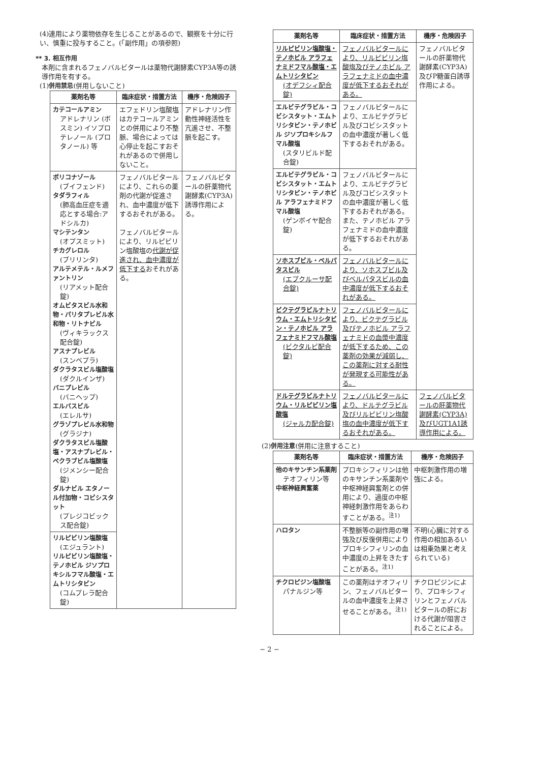(4)連用により薬物依存を生じることがあるので、観察を十分に行い、慎重に投与すること。(「副作用」の項参照)
** 3. 相互作用
本剤に含まれるフェノバルビタールは薬物代謝酵素CYP3A等の誘導作用を有する。
(1)併用禁忌(併用しないこと)
| 薬剤名等 | 臨床症状・措置方法 | 機序・危険因子 |
| --- | --- | --- |
| カテコールアミン アドレナリン (ボスミン) イソプロテレノール (プロタノール) 等 | エフェドリン塩酸塩はカテコールアミンとの併用により不整脈、場合によっては心停止を起こすおそれがあるので併用しないこと。 | アドレナリン作動性神経活性を亢進させ、不整脈を起こす。 |
| ボリコナゾール (ブイフェンド) タダラフィル (肺高血圧症を適応とする場合:アドシルカ) マシテンタン (オプスミット) チカグレロル (ブリリンタ) アルテメテル・ルメファントリン (リアメット配合錠) オムビタスビル水和物・パリタプレビル水和物・リトナビル (ヴィキラックス配合錠) アスナプレビル (スンベプラ) ダクラタスビル塩酸塩 (ダクルインザ) バニプレビル (バニヘップ) エルバスビル (エレルサ) グラゾプレビル水和物 (グラジナ) ダクラタスビル塩酸塩・アスナプレビル・ベクラブビル塩酸塩 (ジメンシー配合錠) ダルナビル エタノール付加物・コビシスタット (プレジコビックス配合錠) | フェノバルビタールにより、これらの薬剤の代謝が促進され、血中濃度が低下するおそれがある。 フェノバルビタールにより、リルピビリン塩酸塩の 代謝が促進され、血中濃度が低下する おそれがある。 | フェノバルビタールの肝薬物代謝酵素(CYP3A)誘導作用による。 |
| リルピビリン塩酸塩 (エジュラント) リルピビリン塩酸塩・テノホビル ジソプロキシルフマル酸塩・エムトリシタビン (コムプレラ配合錠) | | |
| 薬剤名等 | 臨床症状・措置方法 | 機序・危険因子 |
| --- | --- | --- |
| リルピビリン塩酸塩・テノホビル アラフェナミドフマル酸塩・エムトリシタビン (オデフシィ配合錠) | フェノバルビタールにより、リルピビリン塩酸塩及びテノホビル アラフェナミドの血中濃度が低下するおそれがある。 | フェノバルビタールの肝薬物代謝酵素(CYP3A)及びP糖蛋白誘導作用による。 |
| エルビテグラビル・コビシスタット・エムトリシタビン・テノホビル ジソプロキシルフマル酸塩 (スタリビルド配合錠) | フェノバルビタールにより、エルビテグラビル及びコビシスタットの血中濃度が著しく低下するおそれがある。 | |
| エルビテグラビル・コビシスタット・エムトリシタビン・テノホビル アラフェナミドフマル酸塩 (ゲンボイヤ配合錠) | フェノバルビタールにより、エルビテグラビル及びコビシスタットの血中濃度が著しく低下するおそれがある。また、テノホビル アラフェナミドの血中濃度が低下するおそれがある。 | |
| ソホスブビル・ベルパタスビル (エプクルーサ配合錠) | フェノバルビタールにより、ソホスブビル及びベルパタスビルの血中濃度が低下するおそれがある。 | |
| ビクテグラビルナトリウム・エムトリシタビン・テノホビル アラフェナミドフマル酸塩 (ビクタルビ配合錠) | フェノバルビタールにより、ビクテグラビル及びテノホビル アラフェナミドの血漿中濃度が低下するため、この薬剤の効果が減弱し、この薬剤に対する耐性が発現する可能性がある。 | |
| ドルテグラビルナトリウム・リルピビリン塩酸塩 (ジャルカ配合錠) | フェノバルビタールにより、ドルテグラビル及びリルピビリン塩酸塩の血中濃度が低下するおそれがある。 | フェノバルビタールの肝薬物代謝酵素(CYP3A)及びUGT1A1誘導作用による。 |
(2)併用注意(併用に注意すること)
| 薬剤名等 | 臨床症状・措置方法 | 機序・危険因子 |
| --- | --- | --- |
| 他のキサンチン系薬剤 テオフィリン等 中枢神経興奮薬 | プロキシフィリンは他のキサンチン系薬剤や中枢神経興奮剤との併用により、過度の中枢神経刺激作用をあらわすことがある。<sup>注1)</sup> | 中枢刺激作用の増強による。 |
| ハロタン | 不整脈等の副作用の増強及び反復併用によりプロキシフィリンの血中濃度の上昇をきたすことがある。<sup>注1)</sup> | 不明(心臓に対する作用の相加あるいは相乗効果と考えられている) |
| チクロピジン塩酸塩 パナルジン等 | この薬剤はテオフィリン、フェノバルビタールの血中濃度を上昇させることがある。<sup>注1)</sup> | チクロピジンにより、プロキシフィリンとフェノバルビタールの肝における代謝が阻害されることによる。 |
− 2 −